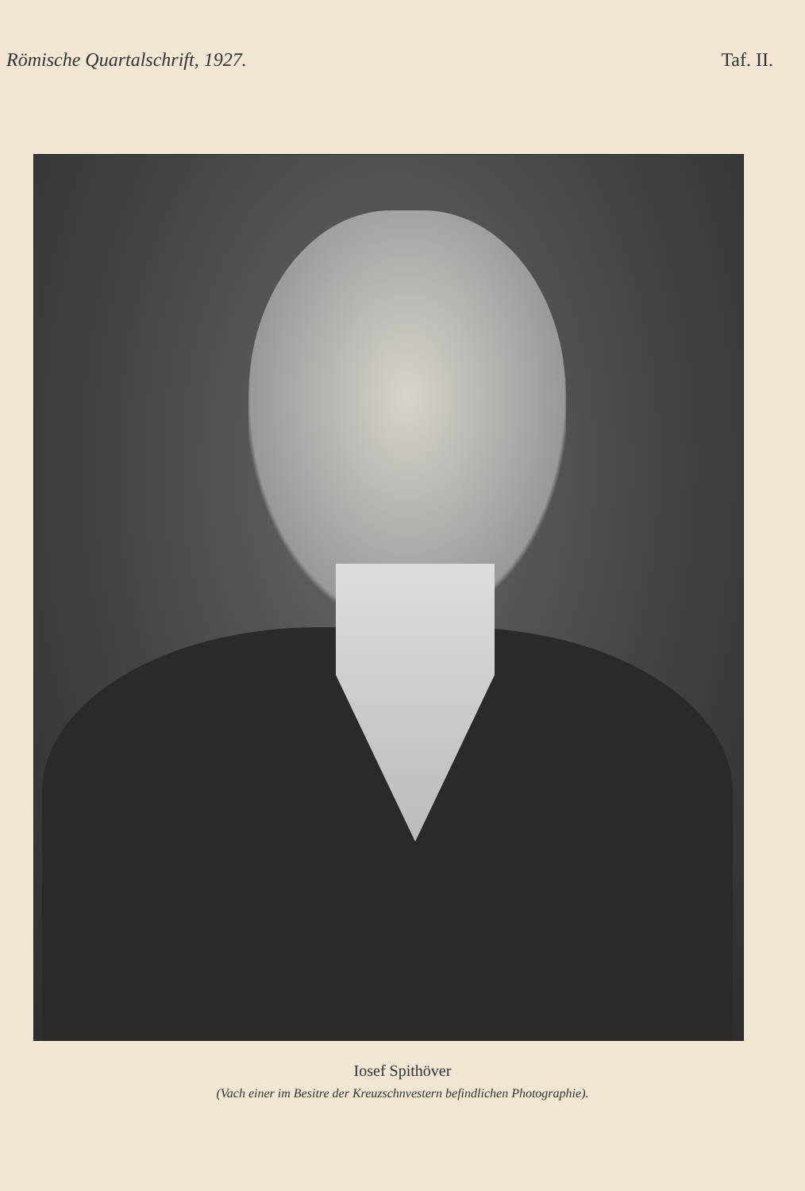Römische Quartalschrift, 1927. Taf. II.
Iosef Spithöver
(Vach einer im Besitre der Kreuzschnvestern befindlichen Photographie).